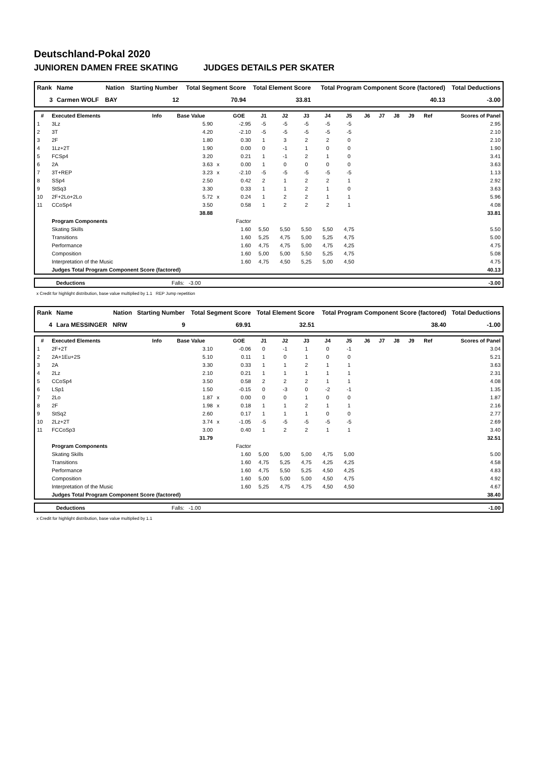Deutschland-Pokal 2020
JUNIOREN DAMEN FREE SKATING JUDGES DETAILS PER SKATER
| Rank | Name | Nation | Starting Number | Total Segment Score | Total Element Score | Total Program Component Score (factored) | Total Deductions |
| --- | --- | --- | --- | --- | --- | --- | --- |
| 3 | Carmen WOLF | BAY | 12 | 70.94 | 33.81 | 40.13 | -3.00 |
| # | Executed Elements | Info | Base Value | | GOE | J1 | J2 | J3 | J4 | J5 | J6 | J7 | J8 | J9 | Ref | Scores of Panel |
| --- | --- | --- | --- | --- | --- | --- | --- | --- | --- | --- | --- | --- | --- | --- | --- | --- |
| 1 | 3Lz | | 5.90 | | -2.95 | -5 | -5 | -5 | -5 | -5 | | | | | | 2.95 |
| 2 | 3T | | 4.20 | | -2.10 | -5 | -5 | -5 | -5 | -5 | | | | | | 2.10 |
| 3 | 2F | | 1.80 | | 0.30 | 1 | 3 | 2 | 2 | 0 | | | | | | 2.10 |
| 4 | 1Lz+2T | | 1.90 | | 0.00 | 0 | -1 | 1 | 0 | 0 | | | | | | 1.90 |
| 5 | FCSp4 | | 3.20 | | 0.21 | 1 | -1 | 2 | 1 | 0 | | | | | | 3.41 |
| 6 | 2A | | 3.63 | x | 0.00 | 1 | 0 | 0 | 0 | 0 | | | | | | 3.63 |
| 7 | 3T+REP | | 3.23 | x | -2.10 | -5 | -5 | -5 | -5 | -5 | | | | | | 1.13 |
| 8 | SSp4 | | 2.50 | | 0.42 | 2 | 1 | 2 | 2 | 1 | | | | | | 2.92 |
| 9 | StSq3 | | 3.30 | | 0.33 | 1 | 1 | 2 | 1 | 0 | | | | | | 3.63 |
| 10 | 2F+2Lo+2Lo | | 5.72 | x | 0.24 | 1 | 2 | 2 | 1 | 1 | | | | | | 5.96 |
| 11 | CCoSp4 | | 3.50 | | 0.58 | 1 | 2 | 2 | 2 | 1 | | | | | | 4.08 |
| | | | 38.88 | | | | | | | | | | | | | 33.81 |
| | Program Components | | | | Factor | | | | | | | | | | | |
| | Skating Skills | | | | 1.60 | 5,50 | 5,50 | 5,50 | 5,50 | 4,75 | | | | | | 5.50 |
| | Transitions | | | | 1.60 | 5,25 | 4,75 | 5,00 | 5,25 | 4,75 | | | | | | 5.00 |
| | Performance | | | | 1.60 | 4,75 | 4,75 | 5,00 | 4,75 | 4,25 | | | | | | 4.75 |
| | Composition | | | | 1.60 | 5,00 | 5,00 | 5,50 | 5,25 | 4,75 | | | | | | 5.08 |
| | Interpretation of the Music | | | | 1.60 | 4,75 | 4,50 | 5,25 | 5,00 | 4,50 | | | | | | 4.75 |
| | Judges Total Program Component Score (factored) | | | | | | | | | | | | | | | 40.13 |
| | Deductions | Falls: -3.00 | -3.00 |
x Credit for highlight distribution, base value multiplied by 1.1 REP Jump repetition
| Rank | Name | Nation | Starting Number | Total Segment Score | Total Element Score | Total Program Component Score (factored) | Total Deductions |
| --- | --- | --- | --- | --- | --- | --- | --- |
| 4 | Lara MESSINGER | NRW | 9 | 69.91 | 32.51 | 38.40 | -1.00 |
| # | Executed Elements | Info | Base Value | | GOE | J1 | J2 | J3 | J4 | J5 | J6 | J7 | J8 | J9 | Ref | Scores of Panel |
| --- | --- | --- | --- | --- | --- | --- | --- | --- | --- | --- | --- | --- | --- | --- | --- | --- |
| 1 | 2F+2T | | 3.10 | | -0.06 | 0 | -1 | 1 | 0 | -1 | | | | | | 3.04 |
| 2 | 2A+1Eu+2S | | 5.10 | | 0.11 | 1 | 0 | 1 | 0 | 0 | | | | | | 5.21 |
| 3 | 2A | | 3.30 | | 0.33 | 1 | 1 | 2 | 1 | 1 | | | | | | 3.63 |
| 4 | 2Lz | | 2.10 | | 0.21 | 1 | 1 | 1 | 1 | 1 | | | | | | 2.31 |
| 5 | CCoSp4 | | 3.50 | | 0.58 | 2 | 2 | 2 | 1 | 1 | | | | | | 4.08 |
| 6 | LSp1 | | 1.50 | | -0.15 | 0 | -3 | 0 | -2 | -1 | | | | | | 1.35 |
| 7 | 2Lo | | 1.87 | x | 0.00 | 0 | 0 | 1 | 0 | 0 | | | | | | 1.87 |
| 8 | 2F | | 1.98 | x | 0.18 | 1 | 1 | 2 | 1 | 1 | | | | | | 2.16 |
| 9 | StSq2 | | 2.60 | | 0.17 | 1 | 1 | 1 | 0 | 0 | | | | | | 2.77 |
| 10 | 2Lz+2T | | 3.74 | x | -1.05 | -5 | -5 | -5 | -5 | -5 | | | | | | 2.69 |
| 11 | FCCoSp3 | | 3.00 | | 0.40 | 1 | 2 | 2 | 1 | 1 | | | | | | 3.40 |
| | | | 31.79 | | | | | | | | | | | | | 32.51 |
| | Program Components | | | | Factor | | | | | | | | | | | |
| | Skating Skills | | | | 1.60 | 5,00 | 5,00 | 5,00 | 4,75 | 5,00 | | | | | | 5.00 |
| | Transitions | | | | 1.60 | 4,75 | 5,25 | 4,75 | 4,25 | 4,25 | | | | | | 4.58 |
| | Performance | | | | 1.60 | 4,75 | 5,50 | 5,25 | 4,50 | 4,25 | | | | | | 4.83 |
| | Composition | | | | 1.60 | 5,00 | 5,00 | 5,00 | 4,50 | 4,75 | | | | | | 4.92 |
| | Interpretation of the Music | | | | 1.60 | 5,25 | 4,75 | 4,75 | 4,50 | 4,50 | | | | | | 4.67 |
| | Judges Total Program Component Score (factored) | | | | | | | | | | | | | | | 38.40 |
| | Deductions | Falls: -1.00 | -1.00 |
x Credit for highlight distribution, base value multiplied by 1.1